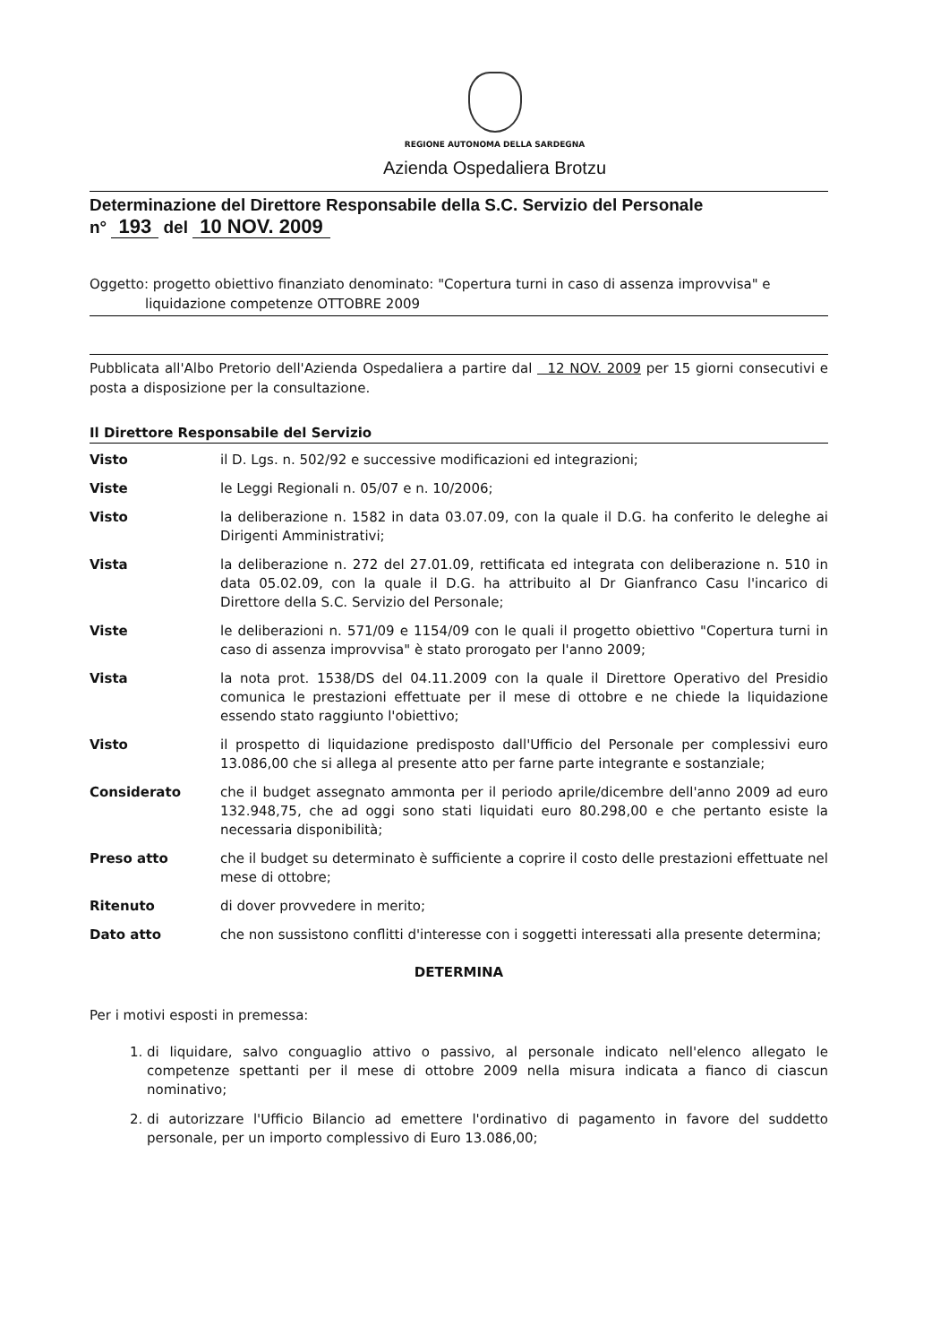REGIONE AUTONOMA DELLA SARDEGNA
Azienda Ospedaliera Brotzu
Determinazione del Direttore Responsabile della S.C. Servizio del Personale
n° 193 del 10 NOV. 2009
Oggetto: progetto obiettivo finanziato denominato: "Copertura turni in caso di assenza improvvisa" e
liquidazione competenze OTTOBRE 2009
Pubblicata all'Albo Pretorio dell'Azienda Ospedaliera a partire dal 12 NOV. 2009 per 15 giorni consecutivi e posta a disposizione per la consultazione.
Il Direttore Responsabile del Servizio
Visto il D. Lgs. n. 502/92 e successive modificazioni ed integrazioni;
Viste le Leggi Regionali n. 05/07 e n. 10/2006;
Visto la deliberazione n. 1582 in data 03.07.09, con la quale il D.G. ha conferito le deleghe ai Dirigenti Amministrativi;
Vista la deliberazione n. 272 del 27.01.09, rettificata ed integrata con deliberazione n. 510 in data 05.02.09, con la quale il D.G. ha attribuito al Dr Gianfranco Casu l'incarico di Direttore della S.C. Servizio del Personale;
Viste le deliberazioni n. 571/09 e 1154/09 con le quali il progetto obiettivo "Copertura turni in caso di assenza improvvisa" è stato prorogato per l'anno 2009;
Vista la nota prot. 1538/DS del 04.11.2009 con la quale il Direttore Operativo del Presidio comunica le prestazioni effettuate per il mese di ottobre e ne chiede la liquidazione essendo stato raggiunto l'obiettivo;
Visto il prospetto di liquidazione predisposto dall'Ufficio del Personale per complessivi euro 13.086,00 che si allega al presente atto per farne parte integrante e sostanziale;
Considerato che il budget assegnato ammonta per il periodo aprile/dicembre dell'anno 2009 ad euro 132.948,75, che ad oggi sono stati liquidati euro 80.298,00 e che pertanto esiste la necessaria disponibilità;
Preso atto che il budget su determinato è sufficiente a coprire il costo delle prestazioni effettuate nel mese di ottobre;
Ritenuto di dover provvedere in merito;
Dato atto che non sussistono conflitti d'interesse con i soggetti interessati alla presente determina;
DETERMINA
Per i motivi esposti in premessa:
1. di liquidare, salvo conguaglio attivo o passivo, al personale indicato nell'elenco allegato le competenze spettanti per il mese di ottobre 2009 nella misura indicata a fianco di ciascun nominativo;
2. di autorizzare l'Ufficio Bilancio ad emettere l'ordinativo di pagamento in favore del suddetto personale, per un importo complessivo di Euro 13.086,00;